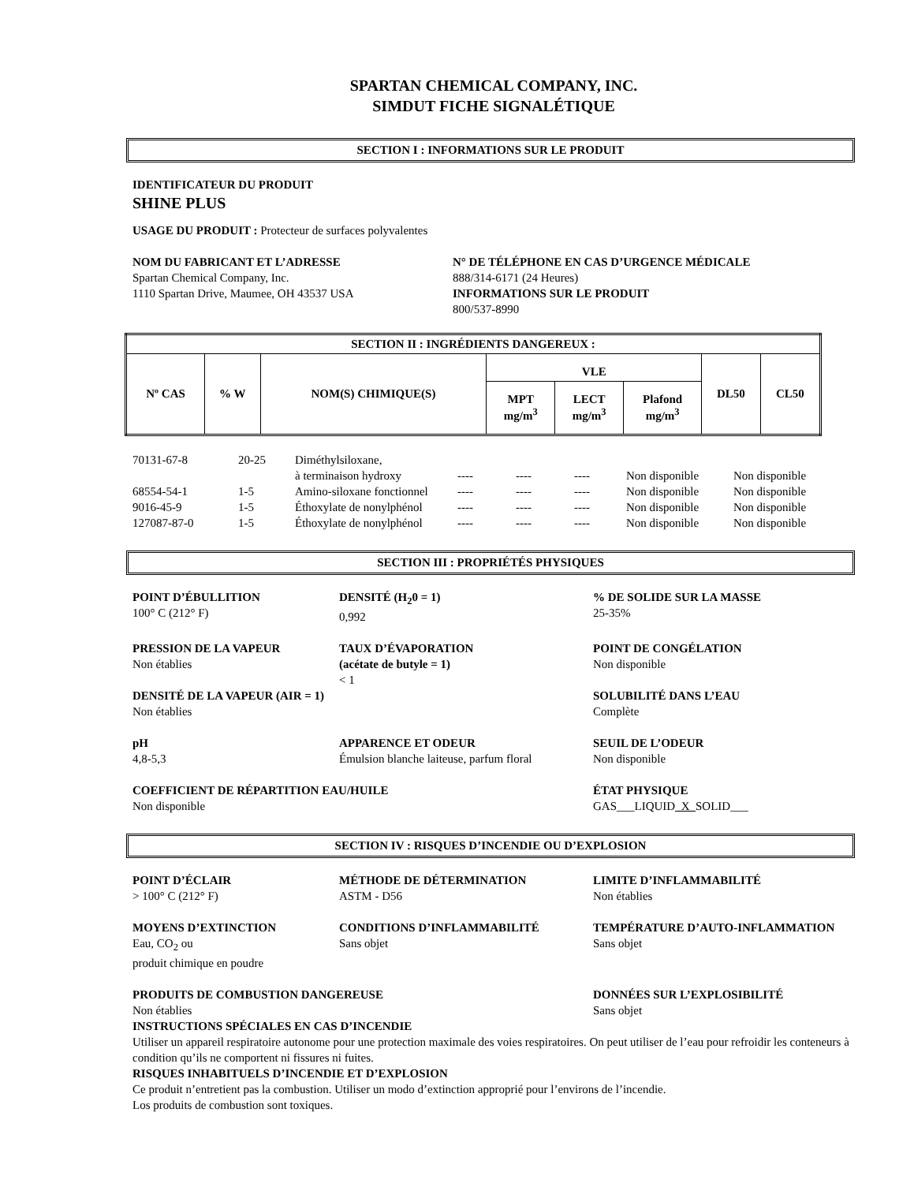SPARTAN CHEMICAL COMPANY, INC.
SIMDUT FICHE SIGNALÉTIQUE
SECTION I : INFORMATIONS SUR LE PRODUIT
IDENTIFICATEUR DU PRODUIT
SHINE PLUS
USAGE DU PRODUIT : Protecteur de surfaces polyvalentes
NOM DU FABRICANT ET L’ADRESSE
Spartan Chemical Company, Inc.
1110 Spartan Drive, Maumee, OH 43537 USA
N° DE TÉLÉPHONE EN CAS D’URGENCE MÉDICALE
888/314-6171 (24 Heures)
INFORMATIONS SUR LE PRODUIT
800/537-8990
| SECTION II : INGRÉDIENTS DANGEREUX : | | | | | | | |
| --- | --- | --- | --- | --- | --- | --- | --- |
| Nº CAS | % W | NOM(S) CHIMIQUE(S) | VLE | | | DL50 | CL50 |
| | | | MPT mg/m<sup>3</sup> | LECT mg/m<sup>3</sup> | Plafond mg/m<sup>3</sup> | | |
| 70131-67-8 | 20-25 | Diméthylsiloxane, à terminaison hydroxy | ---- | ---- | ---- | Non disponible | Non disponible |
| 68554-54-1 | 1-5 | Amino-siloxane fonctionnel | ---- | ---- | ---- | Non disponible | Non disponible |
| 9016-45-9 | 1-5 | Éthoxylate de nonylphénol | ---- | ---- | ---- | Non disponible | Non disponible |
| 127087-87-0 | 1-5 | Éthoxylate de nonylphénol | ---- | ---- | ---- | Non disponible | Non disponible |
SECTION III : PROPRIÉTÉS PHYSIQUES
POINT D’ÉBULLITION
100° C (212° F)
DENSITÉ (H<sub>2</sub>0 = 1)
0,992
% DE SOLIDE SUR LA MASSE
25-35%
PRESSION DE LA VAPEUR
Non établies
TAUX D’ÉVAPORATION
(acétate de butyle = 1)
< 1
POINT DE CONGÉLATION
Non disponible
DENSITÉ DE LA VAPEUR (AIR = 1)
Non établies
SOLUBILITÉ DANS L’EAU
Complète
pH
4,8-5,3
APPARENCE ET ODEUR
Émulsion blanche laiteuse, parfum floral
SEUIL DE L’ODEUR
Non disponible
COEFFICIENT DE RÉPARTITION EAU/HUILE
Non disponible
ÉTAT PHYSIQUE
GAS___LIQUID_X_SOLID___
SECTION IV : RISQUES D’INCENDIE OU D’EXPLOSION
POINT D’ÉCLAIR
> 100° C (212° F)
MÉTHODE DE DÉTERMINATION
ASTM - D56
LIMITE D’INFLAMMABILITÉ
Non établies
MOYENS D’EXTINCTION
Eau, CO<sub>2</sub> ou
produit chimique en poudre
CONDITIONS D’INFLAMMABILITÉ
Sans objet
TEMPÉRATURE D’AUTO-INFLAMMATION
Sans objet
PRODUITS DE COMBUSTION DANGEREUSE
Non établies
DONNÉES SUR L’EXPLOSIBILITÉ
Sans objet
INSTRUCTIONS SPÉCIALES EN CAS D’INCENDIE
Utiliser un appareil respiratoire autonome pour une protection maximale des voies respiratoires. On peut utiliser de l’eau pour refroidir les conteneurs à condition qu’ils ne comportent ni fissures ni fuites.
RISQUES INHABITUELS D’INCENDIE ET D’EXPLOSION
Ce produit n’entretient pas la combustion. Utiliser un modo d’extinction approprié pour l’environs de l’incendie.
Los produits de combustion sont toxiques.